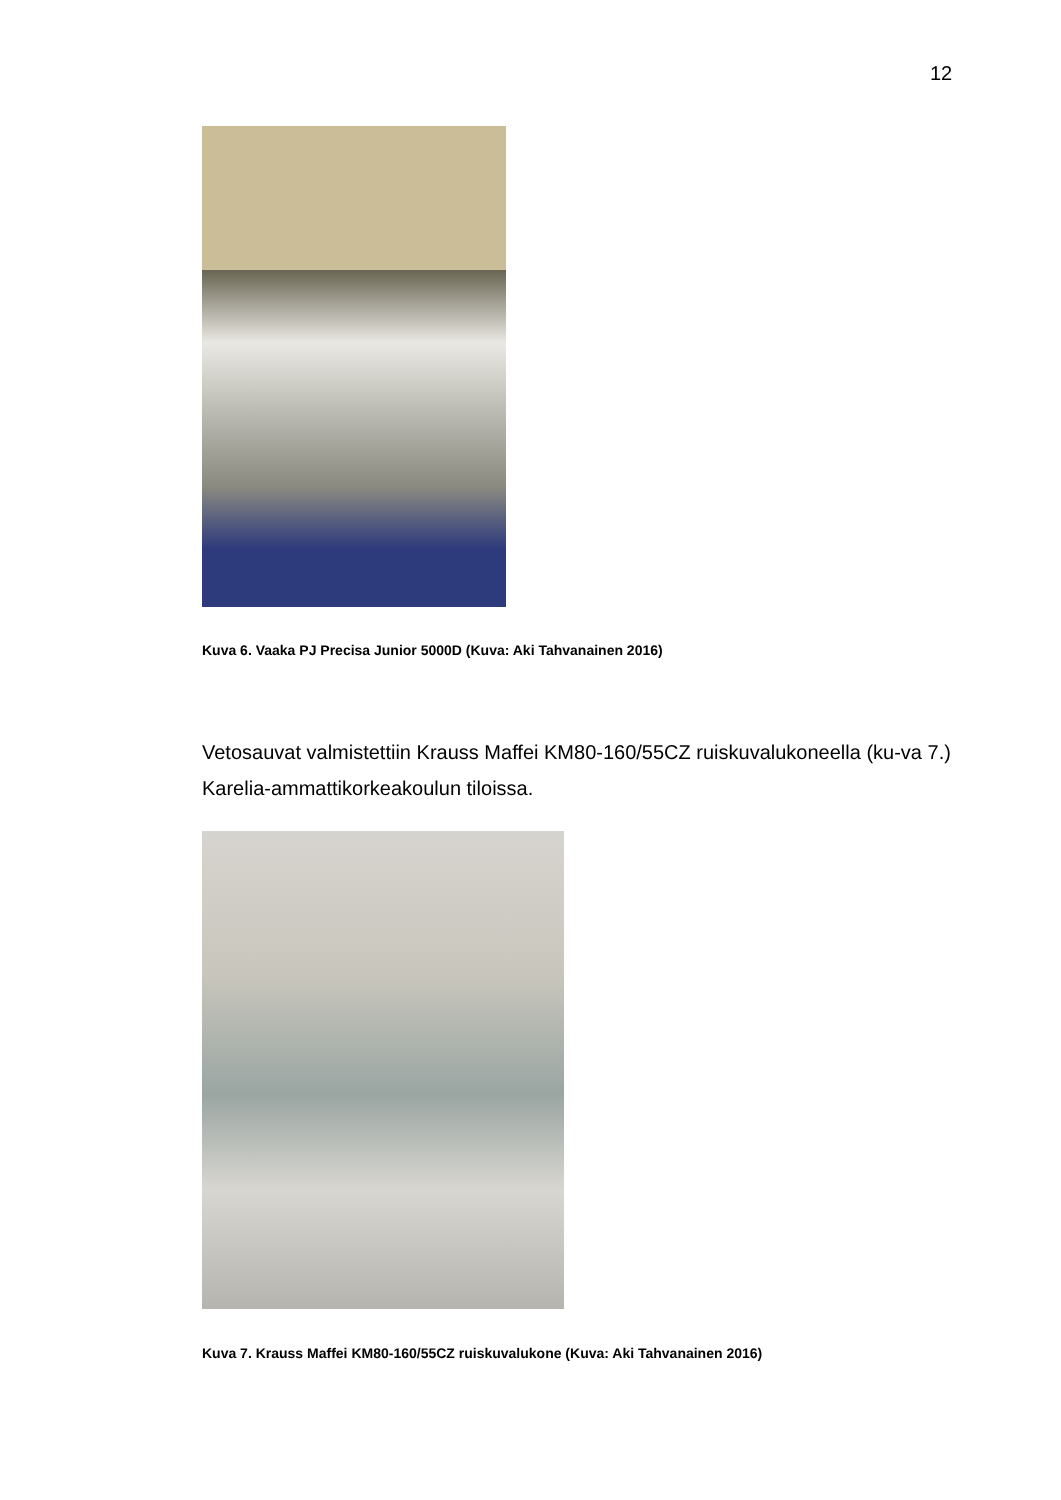12
Kuva 6. Vaaka PJ Precisa Junior 5000D (Kuva: Aki Tahvanainen 2016)
Vetosauvat valmistettiin Krauss Maffei KM80-160/55CZ ruiskuvalukoneella (ku-va 7.) Karelia-ammattikorkeakoulun tiloissa.
Kuva 7. Krauss Maffei KM80-160/55CZ ruiskuvalukone (Kuva: Aki Tahvanainen 2016)